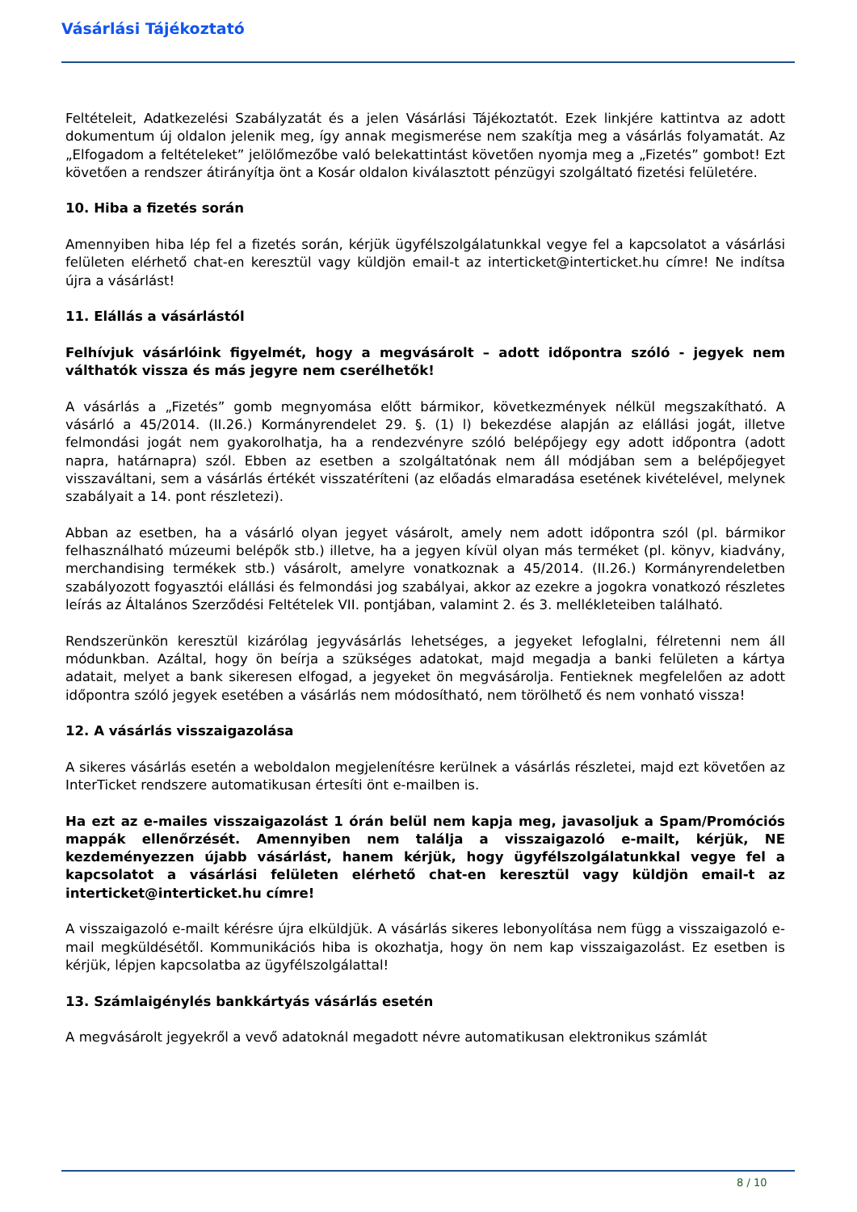Vásárlási Tájékoztató
Feltételeit, Adatkezelési Szabályzatát és a jelen Vásárlási Tájékoztatót. Ezek linkjére kattintva az adott dokumentum új oldalon jelenik meg, így annak megismerése nem szakítja meg a vásárlás folyamatát. Az „Elfogadom a feltételeket” jelölőmezőbe való belekattintást követően nyomja meg a „Fizetés” gombot! Ezt követően a rendszer átirányítja önt a Kosár oldalon kiválasztott pénzügyi szolgáltató fizetési felületére.
10. Hiba a fizetés során
Amennyiben hiba lép fel a fizetés során, kérjük ügyfélszolgálatunkkal vegye fel a kapcsolatot a vásárlási felületen elérhető chat-en keresztül vagy küldjön email-t az interticket@interticket.hu címre! Ne indítsa újra a vásárlást!
11. Elállás a vásárlástól
Felhívjuk vásárlóink figyelmét, hogy a megvásárolt – adott időpontra szóló - jegyek nem válthatók vissza és más jegyre nem cserélhetők!
A vásárlás a „Fizetés” gomb megnyomása előtt bármikor, következmények nélkül megszakítható. A vásárló a 45/2014. (II.26.) Kormányrendelet 29. §. (1) l) bekezdése alapján az elállási jogát, illetve felmondási jogát nem gyakorolhatja, ha a rendezvényre szóló belépőjegy egy adott időpontra (adott napra, határnapra) szól. Ebben az esetben a szolgáltatónak nem áll módjában sem a belépőjegyet visszaváltani, sem a vásárlás értékét visszatéríteni (az előadás elmaradása esetének kivételével, melynek szabályait a 14. pont részletezi).
Abban az esetben, ha a vásárló olyan jegyet vásárolt, amely nem adott időpontra szól (pl. bármikor felhasználható múzeumi belépők stb.) illetve, ha a jegyen kívül olyan más terméket (pl. könyv, kiadvány, merchandising termékek stb.) vásárolt, amelyre vonatkoznak a 45/2014. (II.26.) Kormányrendeletben szabályozott fogyasztói elállási és felmondási jog szabályai, akkor az ezekre a jogokra vonatkozó részletes leírás az Általános Szerződési Feltételek VII. pontjában, valamint 2. és 3. mellékleteiben található.
Rendszerünkön keresztül kizárólag jegyvásárlás lehetséges, a jegyeket lefoglalni, félretenni nem áll módunkban. Azáltal, hogy ön beírja a szükséges adatokat, majd megadja a banki felületen a kártya adatait, melyet a bank sikeresen elfogad, a jegyeket ön megvásárolja. Fentieknek megfelelően az adott időpontra szóló jegyek esetében a vásárlás nem módosítható, nem törölhető és nem vonható vissza!
12. A vásárlás visszaigazolása
A sikeres vásárlás esetén a weboldalon megjelenítésre kerülnek a vásárlás részletei, majd ezt követően az InterTicket rendszere automatikusan értesíti önt e-mailben is.
Ha ezt az e-mailes visszaigazolást 1 órán belül nem kapja meg, javasoljuk a Spam/Promóciós mappák ellenőrzését. Amennyiben nem találja a visszaigazoló e-mailt, kérjük, NE kezdeményezzen újabb vásárlást, hanem kérjük, hogy ügyfélszolgálatunkkal vegye fel a kapcsolatot a vásárlási felületen elérhető chat-en keresztül vagy küldjön email-t az interticket@interticket.hu címre!
A visszaigazoló e-mailt kérésre újra elküldjük. A vásárlás sikeres lebonyolítása nem függ a visszaigazoló e-mail megküldésétől. Kommunikációs hiba is okozhatja, hogy ön nem kap visszaigazolást. Ez esetben is kérjük, lépjen kapcsolatba az ügyfélszolgálattal!
13. Számlaigénylés bankkártyás vásárlás esetén
A megvásárolt jegyekről a vevő adatoknál megadott névre automatikusan elektronikus számlát
8 / 10